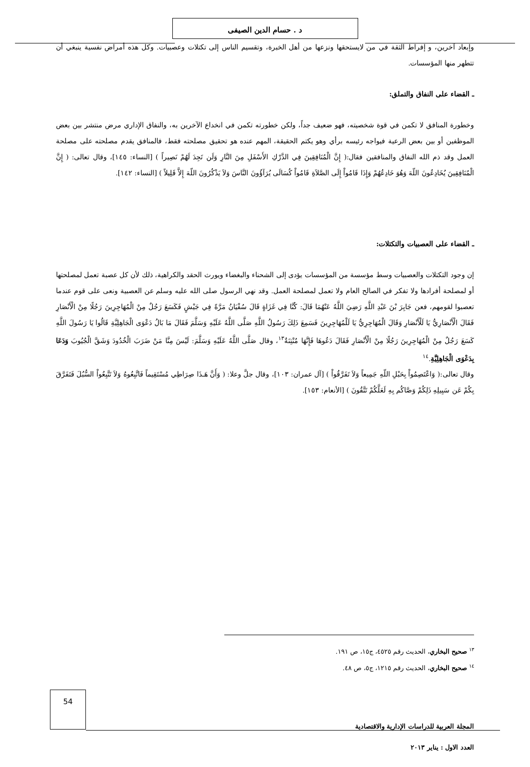د . حسام الدين الصيفى
وإبعاد آخرين، و إفراط الثقة في من لايستحقها ونزعها من أهل الخبرة، وتقسيم الناس إلى تكتلات وعصبيات. وكل هذه أمراض نفسية ينبغي أن تتطهر منها المؤسسات.
ـ القضاء على النفاق والتملق:
وخطورة المنافق لا تكمن في قوة شخصيته، فهو ضعيف جداً، ولكن خطورته تكمن في انخداع الآخرين به، والنفاق الإداري مرض منتشر بين بعض الموظفين أو بين بعض الرعية فيواجه رئيسه برأي وهو يكتم الحقيقة، المهم عنده هو تحقيق مصلحته فقط، فالمنافق يقدم مصلحته على مصلحة العمل وقد ذم الله النفاق والمنافقين فقال:( إِنَّ الْمُنَافِقِينَ فِي الدَّرْكِ الأَسْفَلِ مِنَ النَّارِ وَلَن تَجِدَ لَهُمْ نَصِيراً ) [النساء: ١٤٥]، وقال تعالى: ( إِنَّ الْمُنَافِقِينَ يُخَادِعُونَ اللّهَ وَهُوَ خَادِعُهُمْ وَإِذَا قَامُواْ إِلَى الصَّلاَةِ قَامُواْ كُسَالَى يُرَآؤُونَ النَّاسَ وَلاَ يَذْكُرُونَ اللّهَ إِلاَّ قَلِيلاً ) [النساء: ١٤٢].
ـ القضاء على العصبيات والتكتلات:
إن وجود التكتلات والعصبيات وسط مؤسسة من المؤسسات يؤدى إلى الشحناء والبغضاء ويورث الحقد والكراهية، ذلك لأن كل عصبة تعمل لمصلحتها أو لمصلحة أفرادها ولا تفكر في الصالح العام ولا تعمل لمصلحة العمل. وقد نهي الرسول صلى الله عليه وسلم عن العصبية ونعى على قوم عندما تعصبوا لقومهم، فعن جَابِرَ بْنَ عَبْدِ اللَّهِ رَضِيَ اللَّهُ عَنْهُمَا قَالَ: كُنَّا فِي غَزَاةٍ قَالَ سُفْيَانُ مَرَّةً فِي جَيْشٍ فَكَسَعَ رَجُلٌ مِنْ الْمُهَاجِرِينَ رَجُلًا مِنْ الْأَنْصَارِ فَقَالَ الْأَنْصَارِيُّ يَا لَلْأَنْصَارِ وَقَالَ الْمُهَاجِرِيُّ يَا لَلْمُهَاجِرِينَ فَسَمِعَ ذَلِكَ رَسُولُ اللَّهِ صَلَّى اللَّهُ عَلَيْهِ وَسَلَّمَ فَقَالَ مَا بَالُ دَعْوَى الْجَاهِلِيَّةِ قَالُوا يَا رَسُولَ اللَّهِ كَسَعَ رَجُلٌ مِنْ الْمُهَاجِرِينَ رَجُلًا مِنْ الْأَنْصَارِ فَقَالَ دَعُوهَا فَإِنَّهَا مُنْتِنَةٌ<sup>١٣</sup>، وقال صَلَّى اللَّهُ عَلَيْهِ وَسَلَّمَ: لَيْسَ مِنَّا مَنْ ضَرَبَ الْخُدُودَ وَشَقَّ الْجُيُوبَ وَدَعَا بِدَعْوَى الْجَاهِلِيَّةِ.<sup>١٤</sup>
وقال تعالى:( وَاعْتَصِمُواْ بِحَبْلِ اللّهِ جَمِيعاً وَلاَ تَفَرَّقُواْ ) [آل عمران: ١٠٣]، وقال جلَّ وعلا: ( وَأَنَّ هَـذَا صِرَاطِي مُسْتَقِيماً فَاتَّبِعُوهُ وَلاَ تَتَّبِعُواْ السُّبُلَ فَتَفَرَّقَ بِكُمْ عَن سَبِيلِهِ ذَلِكُمْ وَصَّاكُم بِهِ لَعَلَّكُمْ تَتَّقُونَ ) [الأنعام: ١٥٣].
<sup>١٣</sup> صحيح البخاري، الحديث رقم ٤٥٢٥، ج١٥، ص ١٩١.
<sup>١٤</sup> صحيح البخاري، الحديث رقم ١٢١٥، ج٥، ص ٤٨.
54
المجلة العربية للدراسات الإدارية والاقتصادية
العدد الاول : يناير ٢٠١٣